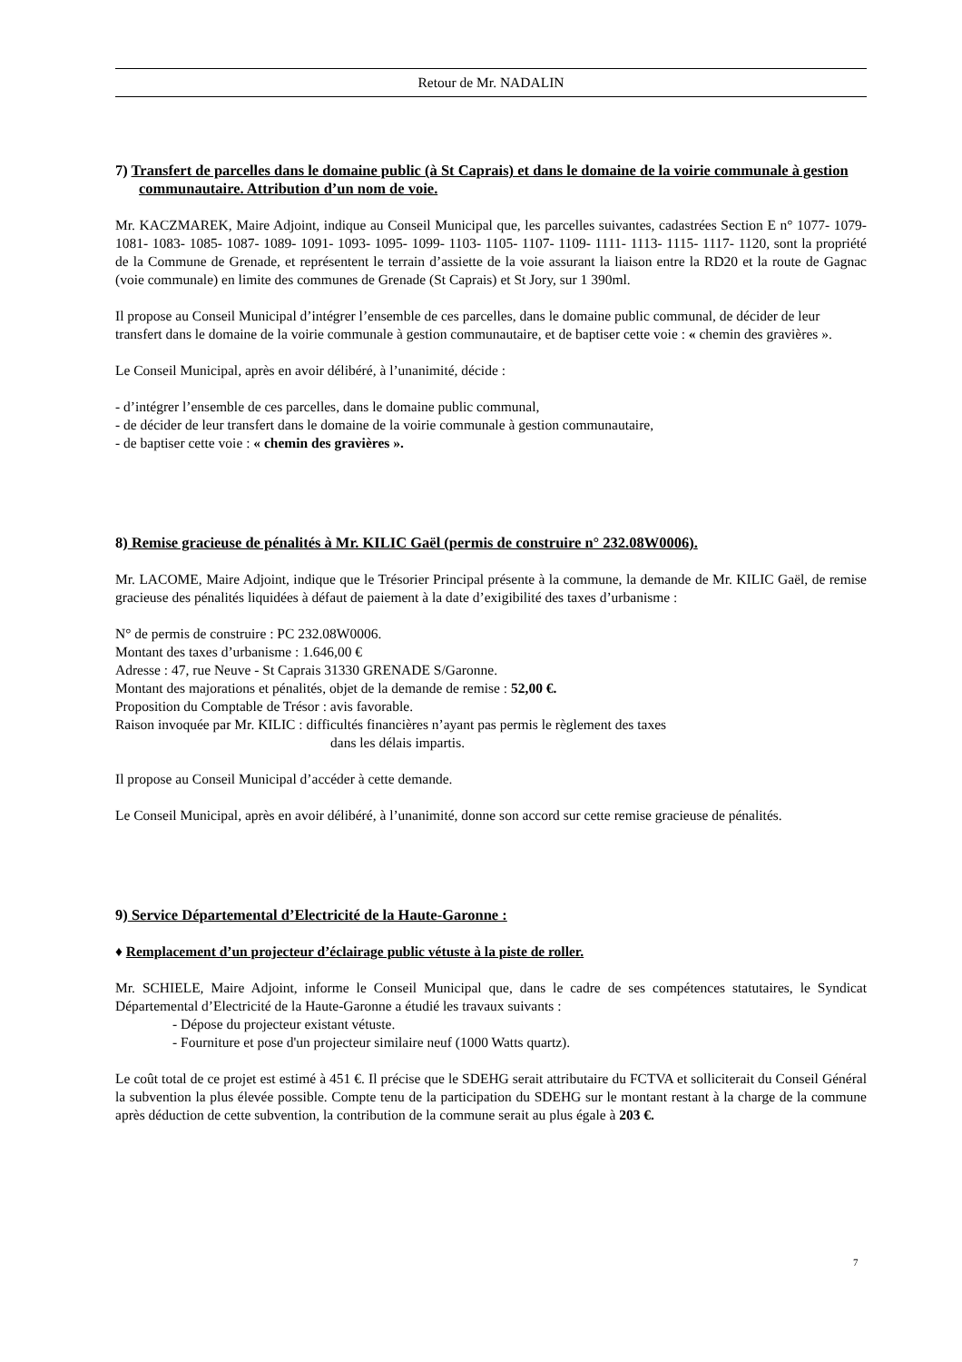Retour de Mr. NADALIN
7) Transfert de parcelles dans le domaine public (à St Caprais) et dans le domaine de la voirie communale à gestion communautaire. Attribution d’un nom de voie.
Mr. KACZMAREK, Maire Adjoint, indique au Conseil Municipal que, les parcelles suivantes, cadastrées Section E n° 1077- 1079- 1081- 1083- 1085- 1087- 1089- 1091- 1093- 1095- 1099- 1103- 1105- 1107- 1109- 1111- 1113- 1115- 1117- 1120, sont la propriété de la Commune de Grenade, et représentent le terrain d’assiette de la voie assurant la liaison entre la RD20 et la route de Gagnac (voie communale) en limite des communes de Grenade (St Caprais) et St Jory, sur 1 390ml.
Il propose au Conseil Municipal d’intégrer l’ensemble de ces parcelles, dans le domaine public communal, de décider de leur transfert dans le domaine de la voirie communale à gestion communautaire, et de baptiser cette voie : « chemin des gravières ».
Le Conseil Municipal, après en avoir délibéré, à l’unanimité, décide :
- d’intégrer l’ensemble de ces parcelles, dans le domaine public communal,
- de décider de leur transfert dans le domaine de la voirie communale à gestion communautaire,
- de baptiser cette voie : « chemin des gravières ».
8) Remise gracieuse de pénalités à Mr. KILIC Gaël (permis de construire n° 232.08W0006).
Mr. LACOME, Maire Adjoint, indique que le Trésorier Principal présente à la commune, la demande de Mr. KILIC Gaël, de remise gracieuse des pénalités liquidées à défaut de paiement à la date d’exigibilité des taxes d’urbanisme :
N° de permis de construire : PC 232.08W0006.
Montant des taxes d’urbanisme : 1.646,00 €
Adresse : 47, rue Neuve - St Caprais 31330 GRENADE S/Garonne.
Montant des majorations et pénalités, objet de la demande de remise : 52,00 €.
Proposition du Comptable de Trésor : avis favorable.
Raison invoquée par Mr. KILIC : difficultés financières n’ayant pas permis le règlement des taxes
dans les délais impartis.
Il propose au Conseil Municipal d’accéder à cette demande.
Le Conseil Municipal, après en avoir délibéré, à l’unanimité, donne son accord sur cette remise gracieuse de pénalités.
9) Service Départemental d’Electricité de la Haute-Garonne :
♦ Remplacement d’un projecteur d’éclairage public vétuste à la piste de roller.
Mr. SCHIELE, Maire Adjoint, informe le Conseil Municipal que, dans le cadre de ses compétences statutaires, le Syndicat Départemental d’Electricité de la Haute-Garonne a étudié les travaux suivants :
- Dépose du projecteur existant vétuste.
- Fourniture et pose d'un projecteur similaire neuf (1000 Watts quartz).
Le coût total de ce projet est estimé à 451 €. Il précise que le SDEHG serait attributaire du FCTVA et solliciterait du Conseil Général la subvention la plus élevée possible. Compte tenu de la participation du SDEHG sur le montant restant à la charge de la commune après déduction de cette subvention, la contribution de la commune serait au plus égale à 203 €.
7